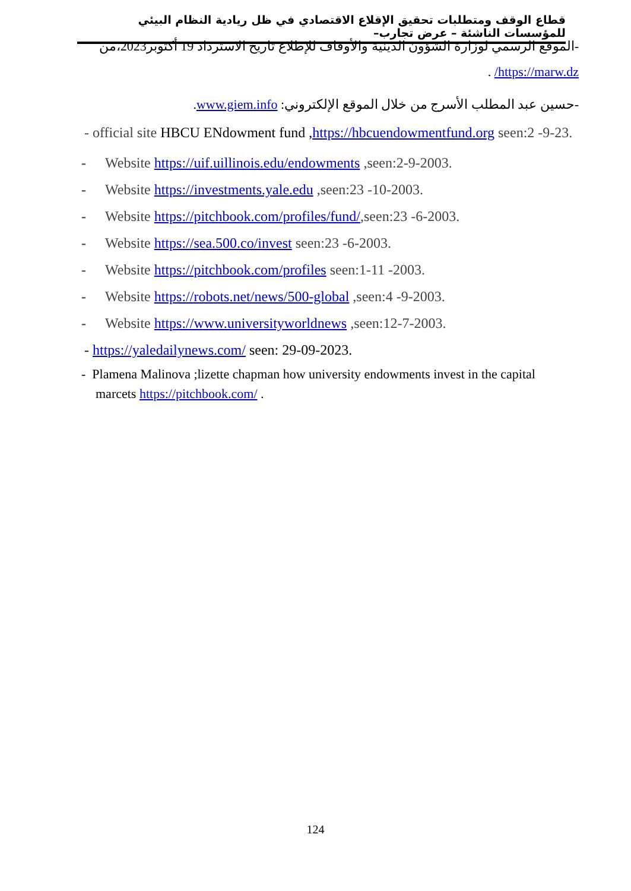قطاع الوقف ومتطلبات تحقيق الإقلاع الاقتصادي في ظل ريادية النظام البيئي للمؤسسات الناشئة – عرض تجارب–
-الموقع الرسمي لوزارة الشؤون الدينية والأوقاف للإطلاع تاريخ الاسترداد 19 أكتوبر2023،من
https://marw.dz/ .
-حسين عبد المطلب الأسرج من خلال الموقع الإلكتروني: www.giem.info.
- official site HBCU ENdowment fund ,https://hbcuendowmentfund.org seen:2 -9-23.
- Website https://uif.uillinois.edu/endowments ,seen:2-9-2003.
- Website https://investments.yale.edu ,seen:23 -10-2003.
- Website https://pitchbook.com/profiles/fund/,seen:23 -6-2003.
- Website https://sea.500.co/invest seen:23 -6-2003.
- Website https://pitchbook.com/profiles seen:1-11 -2003.
- Website https://robots.net/news/500-global ,seen:4 -9-2003.
- Website https://www.universityworldnews ,seen:12-7-2003.
- https://yaledailynews.com/ seen: 29-09-2023.
- Plamena Malinova ;lizette chapman how university endowments invest in the capital marcets https://pitchbook.com/ .
124